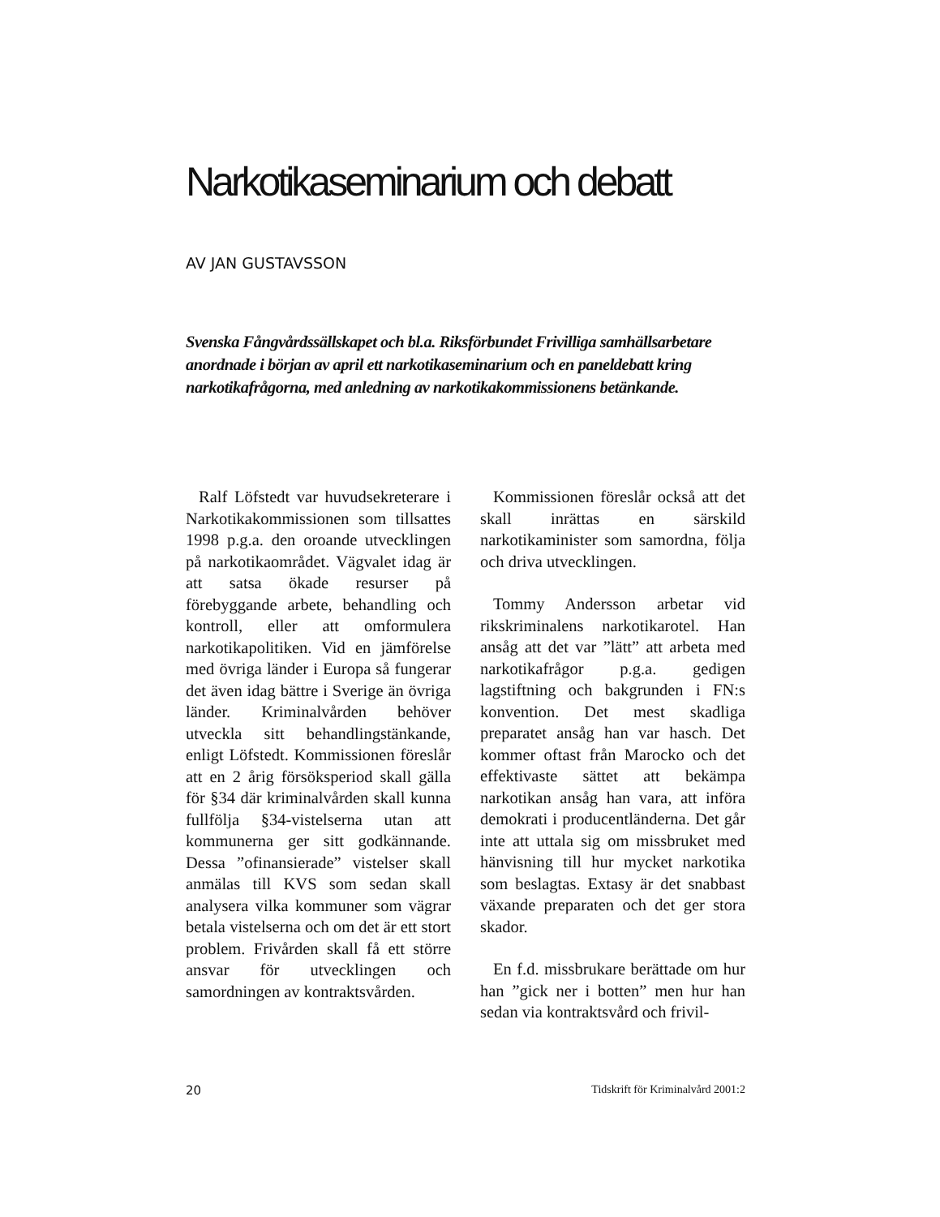Narkotikaseminarium och debatt
AV JAN GUSTAVSSON
Svenska Fångvårdssällskapet och bl.a. Riksförbundet Frivilliga samhällsarbetare anordnade i början av april ett narkotikaseminarium och en paneldebatt kring narkotikafrågorna, med anledning av narkotikakommissionens betänkande.
Ralf Löfstedt var huvudsekreterare i Narkotikakommissionen som tillsattes 1998 p.g.a. den oroande utvecklingen på narkotikaområdet. Vägvalet idag är att satsa ökade resurser på förebyggande arbete, behandling och kontroll, eller att omformulera narkotikapolitiken. Vid en jämförelse med övriga länder i Europa så fungerar det även idag bättre i Sverige än övriga länder. Kriminalvården behöver utveckla sitt behandlingstänkande, enligt Löfstedt. Kommissionen föreslår att en 2 årig försöksperiod skall gälla för §34 där kriminalvården skall kunna fullfölja §34-vistelserna utan att kommunerna ger sitt godkännande. Dessa ”ofinansierade” vistelser skall anmälas till KVS som sedan skall analysera vilka kommuner som vägrar betala vistelserna och om det är ett stort problem. Frivården skall få ett större ansvar för utvecklingen och samordningen av kontraktsvården.
Kommissionen föreslår också att det skall inrättas en särskild narkotikaminister som samordna, följa och driva utvecklingen.
Tommy Andersson arbetar vid rikskriminalens narkotikarotel. Han ansåg att det var ”lätt” att arbeta med narkotikafrågor p.g.a. gedigen lagstiftning och bakgrunden i FN:s konvention. Det mest skadliga preparatet ansåg han var hasch. Det kommer oftast från Marocko och det effektivaste sättet att bekämpa narkotikan ansåg han vara, att införa demokrati i producentländerna. Det går inte att uttala sig om missbruket med hänvisning till hur mycket narkotika som beslagtas. Extasy är det snabbast växande preparaten och det ger stora skador.
En f.d. missbrukare berättade om hur han ”gick ner i botten” men hur han sedan via kontraktsvård och frivil-
20 Tidskrift för Kriminalvård 2001:2